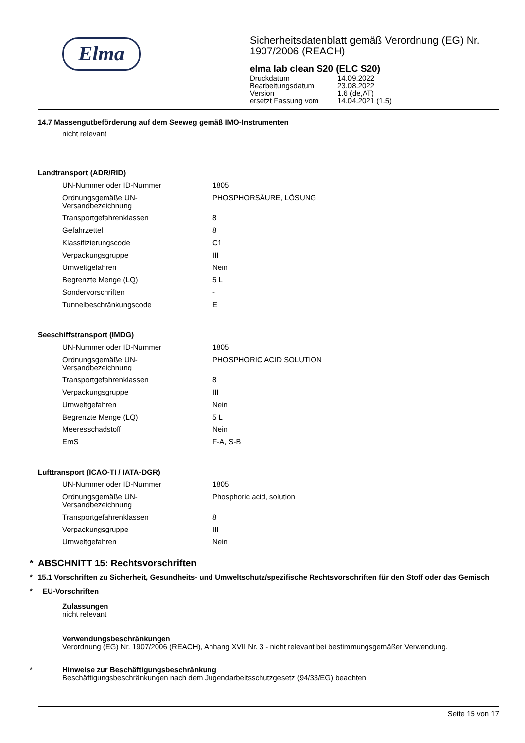Elma
Sicherheitsdatenblatt gemäß Verordnung (EG) Nr. 1907/2006 (REACH)
elma lab clean S20 (ELC S20)
| Druckdatum | 14.09.2022 |
| Bearbeitungsdatum | 23.08.2022 |
| Version | 1.6 (de,AT) |
| ersetzt Fassung vom | 14.04.2021 (1.5) |
14.7 Massengutbeförderung auf dem Seeweg gemäß IMO-Instrumenten
nicht relevant
Landtransport (ADR/RID)
| UN-Nummer oder ID-Nummer | 1805 |
| Ordnungsgemäße UN- Versandbezeichnung | PHOSPHORSÄURE, LÖSUNG |
| Transportgefahrenklassen | 8 |
| Gefahrzettel | 8 |
| Klassifizierungscode | C1 |
| Verpackungsgruppe | III |
| Umweltgefahren | Nein |
| Begrenzte Menge (LQ) | 5 L |
| Sondervorschriften | - |
| Tunnelbeschränkungscode | E |
Seeschiffstransport (IMDG)
| UN-Nummer oder ID-Nummer | 1805 |
| Ordnungsgemäße UN- Versandbezeichnung | PHOSPHORIC ACID SOLUTION |
| Transportgefahrenklassen | 8 |
| Verpackungsgruppe | III |
| Umweltgefahren | Nein |
| Begrenzte Menge (LQ) | 5 L |
| Meeresschadstoff | Nein |
| EmS | F-A, S-B |
Lufttransport (ICAO-TI / IATA-DGR)
| UN-Nummer oder ID-Nummer | 1805 |
| Ordnungsgemäße UN- Versandbezeichnung | Phosphoric acid, solution |
| Transportgefahrenklassen | 8 |
| Verpackungsgruppe | III |
| Umweltgefahren | Nein |
* ABSCHNITT 15: Rechtsvorschriften
* 15.1 Vorschriften zu Sicherheit, Gesundheits- und Umweltschutz/spezifische Rechtsvorschriften für den Stoff oder das Gemisch
* EU-Vorschriften
Zulassungen
nicht relevant
Verwendungsbeschränkungen
Verordnung (EG) Nr. 1907/2006 (REACH), Anhang XVII Nr. 3 - nicht relevant bei bestimmungsgemäßer Verwendung.
* Hinweise zur Beschäftigungsbeschränkung
Beschäftigungsbeschränkungen nach dem Jugendarbeitsschutzgesetz (94/33/EG) beachten.
Seite 15 von 17